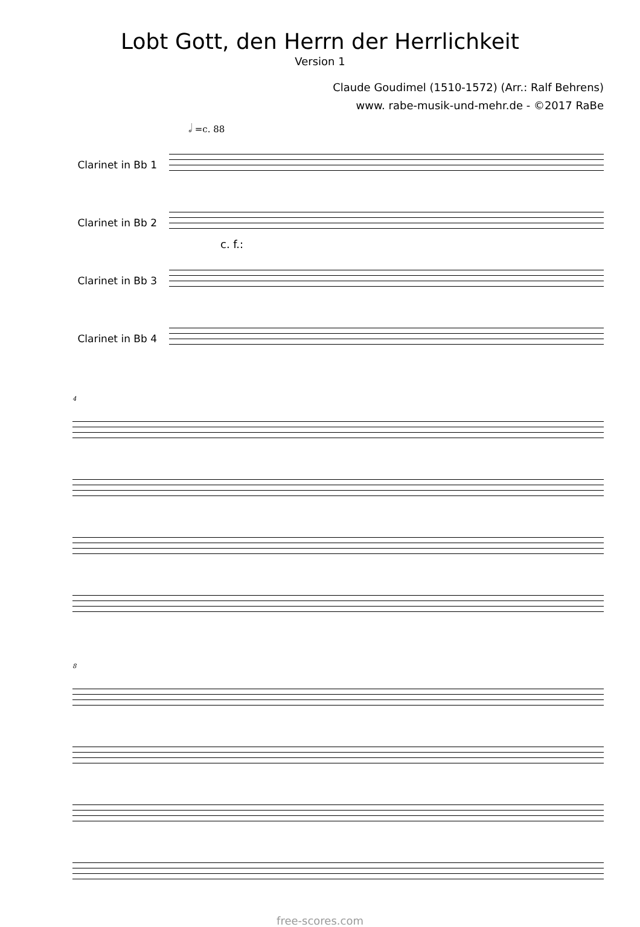Lobt Gott, den Herrn der Herrlichkeit
Version 1
Claude Goudimel (1510-1572) (Arr.: Ralf Behrens)
www. rabe-musik-und-mehr.de - ©2017 RaBe
𝅗𝅥 =c. 88
Clarinet in Bb 1
Clarinet in Bb 2
Clarinet in Bb 3
Clarinet in Bb 4
c. f.:
4
8
free-scores.com